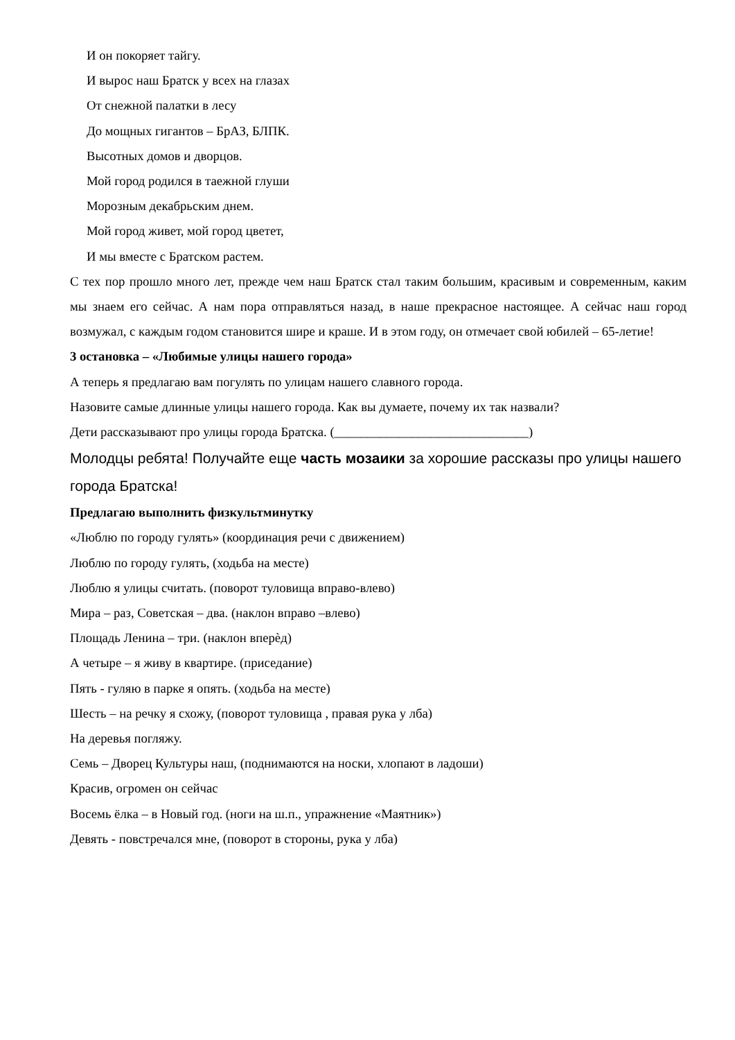И он покоряет тайгу.
И вырос наш Братск у всех на глазах
От снежной палатки в лесу
До мощных гигантов – БрАЗ, БЛПК.
Высотных домов и дворцов.
Мой город родился в таежной глуши
Морозным декабрьским днем.
Мой город живет, мой город цветет,
И мы вместе с Братском растем.
С тех пор прошло много лет, прежде чем наш Братск стал таким большим, красивым и современным, каким мы знаем его сейчас. А нам пора отправляться назад, в наше прекрасное настоящее. А сейчас наш город возмужал, с каждым годом становится шире и краше. И в этом году, он отмечает свой юбилей – 65-летие!
3 остановка – «Любимые улицы нашего города»
А теперь я предлагаю вам погулять по улицам нашего славного города.
Назовите самые длинные улицы нашего города. Как вы думаете, почему их так назвали?
Дети рассказывают про улицы города Братска. (______________________________)
Молодцы ребята! Получайте еще часть мозаики за хорошие рассказы про улицы нашего города Братска!
Предлагаю выполнить физкультминутку
«Люблю по городу гулять» (координация речи с движением)
Люблю по городу гулять, (ходьба на месте)
Люблю я улицы считать. (поворот туловища вправо-влево)
Мира – раз, Советская – два. (наклон вправо –влево)
Площадь Ленина – три. (наклон вперѐд)
А четыре – я живу в квартире. (приседание)
Пять - гуляю в парке я опять. (ходьба на месте)
Шесть – на речку я схожу, (поворот туловища , правая рука у лба)
На деревья погляжу.
Семь – Дворец Культуры наш, (поднимаются на носки, хлопают в ладоши)
Красив, огромен он сейчас
Восемь ёлка – в Новый год. (ноги на ш.п., упражнение «Маятник»)
Девять - повстречался мне, (поворот в стороны, рука у лба)